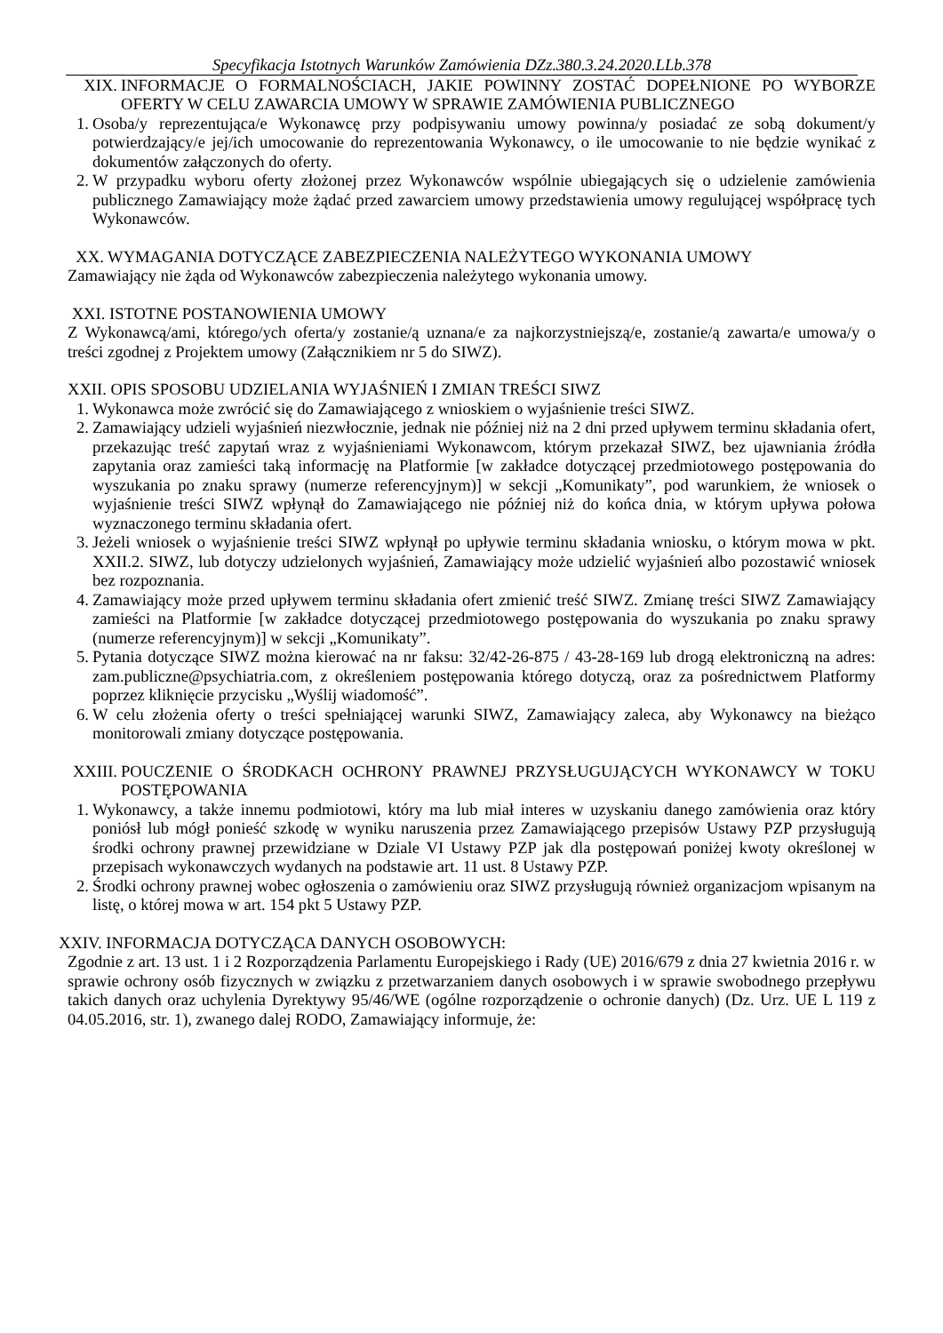Specyfikacja Istotnych Warunków Zamówienia DZz.380.3.24.2020.LLb.378
XIX. INFORMACJE O FORMALNOŚCIACH, JAKIE POWINNY ZOSTAĆ DOPEŁNIONE PO WYBORZE OFERTY W CELU ZAWARCIA UMOWY W SPRAWIE ZAMÓWIENIA PUBLICZNEGO
1. Osoba/y reprezentująca/e Wykonawcę przy podpisywaniu umowy powinna/y posiadać ze sobą dokument/y potwierdzający/e jej/ich umocowanie do reprezentowania Wykonawcy, o ile umocowanie to nie będzie wynikać z dokumentów załączonych do oferty.
2. W przypadku wyboru oferty złożonej przez Wykonawców wspólnie ubiegających się o udzielenie zamówienia publicznego Zamawiający może żądać przed zawarciem umowy przedstawienia umowy regulującej współpracę tych Wykonawców.
XX. WYMAGANIA DOTYCZĄCE ZABEZPIECZENIA NALEŻYTEGO WYKONANIA UMOWY
Zamawiający nie żąda od Wykonawców zabezpieczenia należytego wykonania umowy.
XXI. ISTOTNE POSTANOWIENIA UMOWY
Z Wykonawcą/ami, którego/ych oferta/y zostanie/ą uznana/e za najkorzystniejszą/e, zostanie/ą zawarta/e umowa/y o treści zgodnej z Projektem umowy (Załącznikiem nr 5 do SIWZ).
XXII. OPIS SPOSOBU UDZIELANIA WYJAŚNIEŃ I ZMIAN TREŚCI SIWZ
1. Wykonawca może zwrócić się do Zamawiającego z wnioskiem o wyjaśnienie treści SIWZ.
2. Zamawiający udzieli wyjaśnień niezwłocznie, jednak nie później niż na 2 dni przed upływem terminu składania ofert, przekazując treść zapytań wraz z wyjaśnieniami Wykonawcom, którym przekazał SIWZ, bez ujawniania źródła zapytania oraz zamieści taką informację na Platformie [w zakładce dotyczącej przedmiotowego postępowania do wyszukania po znaku sprawy (numerze referencyjnym)] w sekcji „Komunikaty”, pod warunkiem, że wniosek o wyjaśnienie treści SIWZ wpłynął do Zamawiającego nie później niż do końca dnia, w którym upływa połowa wyznaczonego terminu składania ofert.
3. Jeżeli wniosek o wyjaśnienie treści SIWZ wpłynął po upływie terminu składania wniosku, o którym mowa w pkt. XXII.2. SIWZ, lub dotyczy udzielonych wyjaśnień, Zamawiający może udzielić wyjaśnień albo pozostawić wniosek bez rozpoznania.
4. Zamawiający może przed upływem terminu składania ofert zmienić treść SIWZ. Zmianę treści SIWZ Zamawiający zamieści na Platformie [w zakładce dotyczącej przedmiotowego postępowania do wyszukania po znaku sprawy (numerze referencyjnym)] w sekcji „Komunikaty”.
5. Pytania dotyczące SIWZ można kierować na nr faksu: 32/42-26-875 / 43-28-169 lub drogą elektroniczną na adres: zam.publiczne@psychiatria.com, z określeniem postępowania którego dotyczą, oraz za pośrednictwem Platformy poprzez kliknięcie przycisku „Wyślij wiadomość”.
6. W celu złożenia oferty o treści spełniającej warunki SIWZ, Zamawiający zaleca, aby Wykonawcy na bieżąco monitorowali zmiany dotyczące postępowania.
XXIII. POUCZENIE O ŚRODKACH OCHRONY PRAWNEJ PRZYSŁUGUJĄCYCH WYKONAWCY W TOKU POSTĘPOWANIA
1. Wykonawcy, a także innemu podmiotowi, który ma lub miał interes w uzyskaniu danego zamówienia oraz który poniósł lub mógł ponieść szkodę w wyniku naruszenia przez Zamawiającego przepisów Ustawy PZP przysługują środki ochrony prawnej przewidziane w Dziale VI Ustawy PZP jak dla postępowań poniżej kwoty określonej w przepisach wykonawczych wydanych na podstawie art. 11 ust. 8 Ustawy PZP.
2. Środki ochrony prawnej wobec ogłoszenia o zamówieniu oraz SIWZ przysługują również organizacjom wpisanym na listę, o której mowa w art. 154 pkt 5 Ustawy PZP.
XXIV. INFORMACJA DOTYCZĄCA DANYCH OSOBOWYCH:
Zgodnie z art. 13 ust. 1 i 2 Rozporządzenia Parlamentu Europejskiego i Rady (UE) 2016/679 z dnia 27 kwietnia 2016 r. w sprawie ochrony osób fizycznych w związku z przetwarzaniem danych osobowych i w sprawie swobodnego przepływu takich danych oraz uchylenia Dyrektywy 95/46/WE (ogólne rozporządzenie o ochronie danych) (Dz. Urz. UE L 119 z 04.05.2016, str. 1), zwanego dalej RODO, Zamawiający informuje, że: